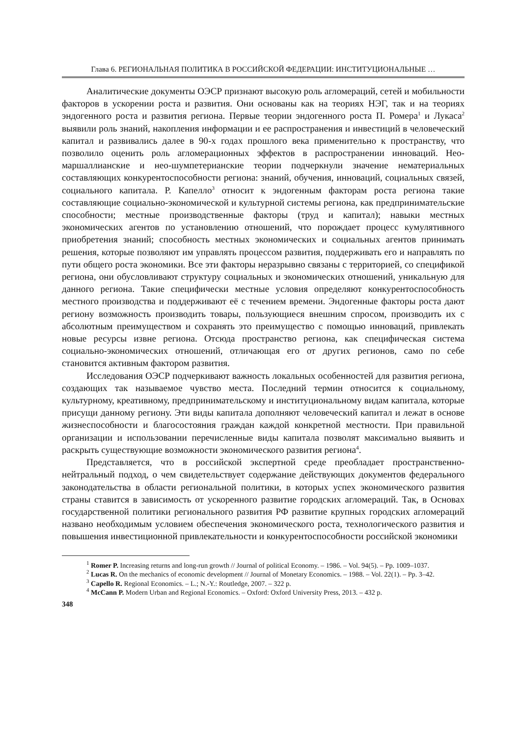Глава 6. РЕГИОНАЛЬНАЯ ПОЛИТИКА В РОССИЙСКОЙ ФЕДЕРАЦИИ: ИНСТИТУЦИОНАЛЬНЫЕ …
Аналитические документы ОЭСР признают высокую роль агломераций, сетей и мобильности факторов в ускорении роста и развития. Они основаны как на теориях НЭГ, так и на теориях эндогенного роста и развития региона. Первые теории эндогенного роста П. Ромера<sup>1</sup> и Лукаса<sup>2</sup> выявили роль знаний, накопления информации и ее распространения и инвестиций в человеческий капитал и развивались далее в 90-х годах прошлого века применительно к пространству, что позволило оценить роль агломерационных эффектов в распространении инноваций. Нео-маршаллианские и нео-шумпетерианские теории подчеркнули значение нематериальных составляющих конкурентоспособности региона: знаний, обучения, инноваций, социальных связей, социального капитала. Р. Капелло<sup>3</sup> относит к эндогенным факторам роста региона такие составляющие социально-экономической и культурной системы региона, как предпринимательские способности; местные производственные факторы (труд и капитал); навыки местных экономических агентов по установлению отношений, что порождает процесс кумулятивного приобретения знаний; способность местных экономических и социальных агентов принимать решения, которые позволяют им управлять процессом развития, поддерживать его и направлять по пути общего роста экономики. Все эти факторы неразрывно связаны с территорией, со спецификой региона, они обусловливают структуру социальных и экономических отношений, уникальную для данного региона. Такие специфически местные условия определяют конкурентоспособность местного производства и поддерживают её с течением времени. Эндогенные факторы роста дают региону возможность производить товары, пользующиеся внешним спросом, производить их с абсолютным преимуществом и сохранять это преимущество с помощью инноваций, привлекать новые ресурсы извне региона. Отсюда пространство региона, как специфическая система социально-экономических отношений, отличающая его от других регионов, само по себе становится активным фактором развития.
Исследования ОЭСР подчеркивают важность локальных особенностей для развития региона, создающих так называемое чувство места. Последний термин относится к социальному, культурному, креативному, предпринимательскому и институциональному видам капитала, которые присущи данному региону. Эти виды капитала дополняют человеческий капитал и лежат в основе жизнеспособности и благосостояния граждан каждой конкретной местности. При правильной организации и использовании перечисленные виды капитала позволят максимально выявить и раскрыть существующие возможности экономического развития региона<sup>4</sup>.
Представляется, что в российской экспертной среде преобладает пространственно-нейтральный подход, о чем свидетельствует содержание действующих документов федерального законодательства в области региональной политики, в которых успех экономического развития страны ставится в зависимость от ускоренного развитие городских агломераций. Так, в Основах государственной политики регионального развития РФ развитие крупных городских агломераций названо необходимым условием обеспечения экономического роста, технологического развития и повышения инвестиционной привлекательности и конкурентоспособности российской экономики
<sup>1</sup> Romer P. Increasing returns and long-run growth // Journal of political Economy. – 1986. – Vol. 94(5). – Pp. 1009–1037.
<sup>2</sup> Lucas R. On the mechanics of economic development // Journal of Monetary Economics. – 1988. – Vol. 22(1). – Pp. 3–42.
<sup>3</sup> Capello R. Regional Economics. – L.; N.-Y.: Routledge, 2007. – 322 p.
<sup>4</sup> McCann P. Modern Urban and Regional Economics. – Oxford: Oxford University Press, 2013. – 432 p.
348